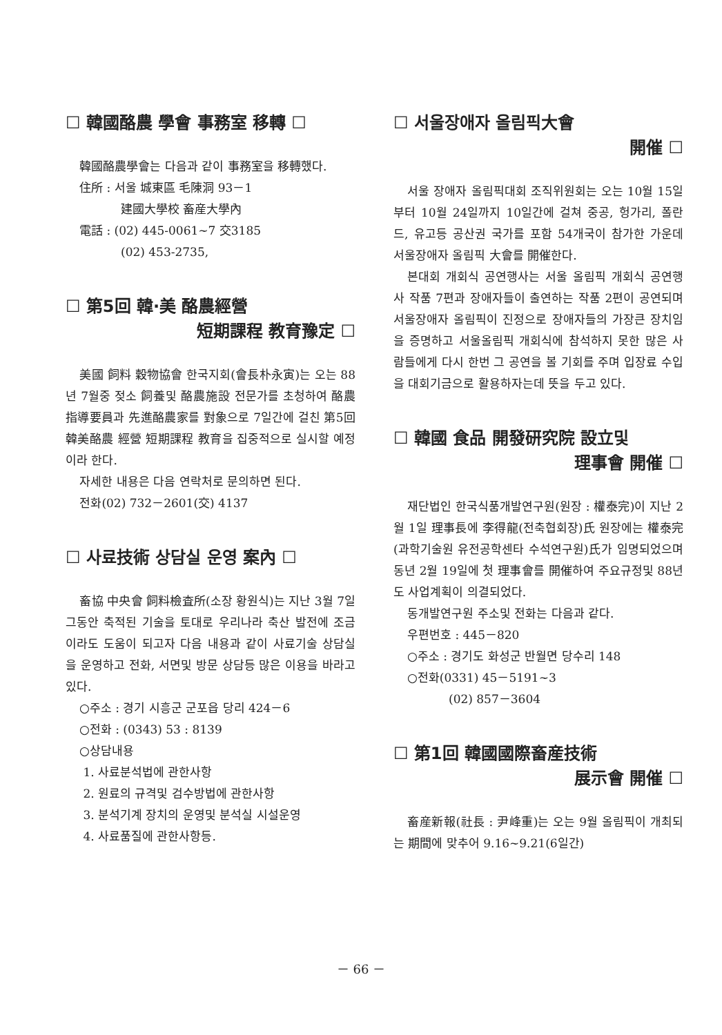☐ 韓國酪農 學會 事務室 移轉 ☐
韓國酪農學會는 다음과 같이 事務室을 移轉했다.
住所 : 서울 城東區 毛陳洞 93－1
建國大學校 畜産大學內
電話 : (02) 445-0061~7 交3185
(02) 453-2735,
☐ 第5回 韓·美 酪農經營
短期課程 教育豫定 ☐
美國 飼料 穀物協會 한국지회(會長朴永寅)는 오는 88년 7월중 젖소 飼養및 酪農施設 전문가를 초청하여 酪農指導要員과 先進酪農家를 對象으로 7일간에 걸친 第5回 韓美酪農 經營 短期課程 教育을 집중적으로 실시할 예정이라 한다.
자세한 내용은 다음 연락처로 문의하면 된다.
전화(02) 732－2601(交) 4137
☐ 사료技術 상담실 운영 案內 ☐
畜協 中央會 飼料檢査所(소장 황원식)는 지난 3월 7일 그동안 축적된 기술을 토대로 우리나라 축산 발전에 조금이라도 도움이 되고자 다음 내용과 같이 사료기술 상담실을 운영하고 전화, 서면및 방문 상담등 많은 이용을 바라고 있다.
○주소 : 경기 시흥군 군포읍 당리 424－6
○전화 : (0343) 53 : 8139
○상담내용
1. 사료분석법에 관한사항
2. 원료의 규격및 검수방법에 관한사항
3. 분석기계 장치의 운영및 분석실 시설운영
4. 사료품질에 관한사항등.
☐ 서울장애자 올림픽大會
開催 ☐
서울 장애자 올림픽대회 조직위원회는 오는 10월 15일부터 10월 24일까지 10일간에 걸쳐 중공, 헝가리, 폴란드, 유고등 공산권 국가를 포함 54개국이 참가한 가운데 서울장애자 올림픽 大會를 開催한다.
본대회 개회식 공연행사는 서울 올림픽 개회식 공연행사 작품 7편과 장애자들이 출연하는 작품 2편이 공연되며 서울장애자 올림픽이 진정으로 장애자들의 가장큰 장치임을 증명하고 서울올림픽 개회식에 참석하지 못한 많은 사람들에게 다시 한번 그 공연을 볼 기회를 주며 입장료 수입을 대회기금으로 활용하자는데 뜻을 두고 있다.
☐ 韓國 食品 開發研究院 設立및
理事會 開催 ☐
재단법인 한국식품개발연구원(원장 : 權泰完)이 지난 2월 1일 理事長에 李得龍(전축협회장)氏 원장에는 權泰完(과학기술원 유전공학센타 수석연구원)氏가 임명되었으며 동년 2월 19일에 첫 理事會를 開催하여 주요규정및 88년도 사업계획이 의결되었다.
동개발연구원 주소및 전화는 다음과 같다.
우편번호 : 445－820
○주소 : 경기도 화성군 반월면 당수리 148
○전화(0331) 45－5191~3
(02) 857－3604
☐ 第1回 韓國國際畜産技術
展示會 開催 ☐
畜産新報(社長 : 尹峰重)는 오는 9월 올림픽이 개최되는 期間에 맞추어 9.16~9.21(6일간)
－ 66 －